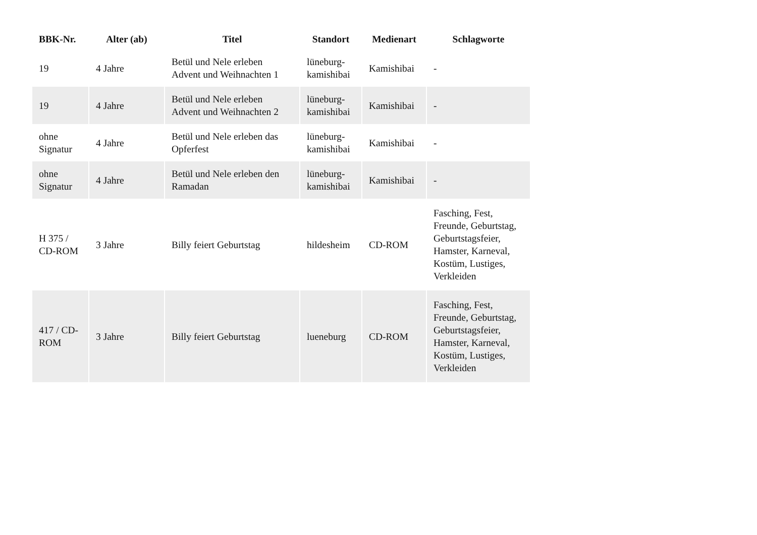| BBK-Nr. | Alter (ab) | Titel | Standort | Medienart | Schlagworte |
| --- | --- | --- | --- | --- | --- |
| 19 | 4 Jahre | Betül und Nele erleben Advent und Weihnachten 1 | lüneburg-kamishibai | Kamishibai | - |
| 19 | 4 Jahre | Betül und Nele erleben Advent und Weihnachten 2 | lüneburg-kamishibai | Kamishibai | - |
| ohne Signatur | 4 Jahre | Betül und Nele erleben das Opferfest | lüneburg-kamishibai | Kamishibai | - |
| ohne Signatur | 4 Jahre | Betül und Nele erleben den Ramadan | lüneburg-kamishibai | Kamishibai | - |
| H 375 / CD-ROM | 3 Jahre | Billy feiert Geburtstag | hildesheim | CD-ROM | Fasching, Fest, Freunde, Geburtstag, Geburtstagsfeier, Hamster, Karneval, Kostüm, Lustiges, Verkleiden |
| 417 / CD-ROM | 3 Jahre | Billy feiert Geburtstag | lueneburg | CD-ROM | Fasching, Fest, Freunde, Geburtstag, Geburtstagsfeier, Hamster, Karneval, Kostüm, Lustiges, Verkleiden |